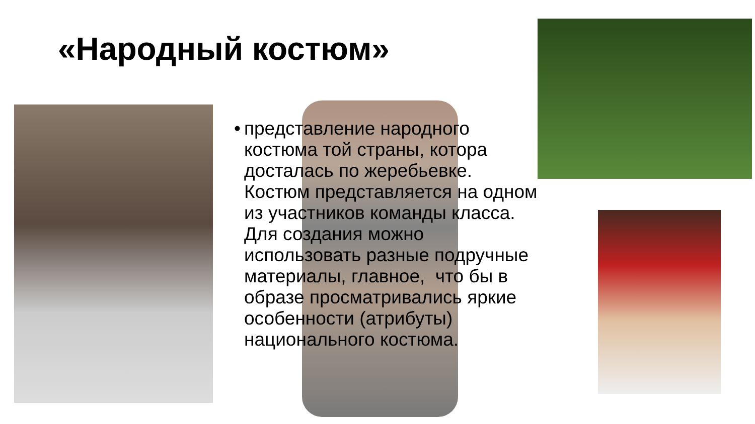«Народный костюм»
• представление народного костюма той страны, котора досталась по жеребьевке. Костюм представляется на одном из участников команды класса. Для создания можно использовать разные подручные материалы, главное, что бы в образе просматривались яркие особенности (атрибуты) национального костюма.